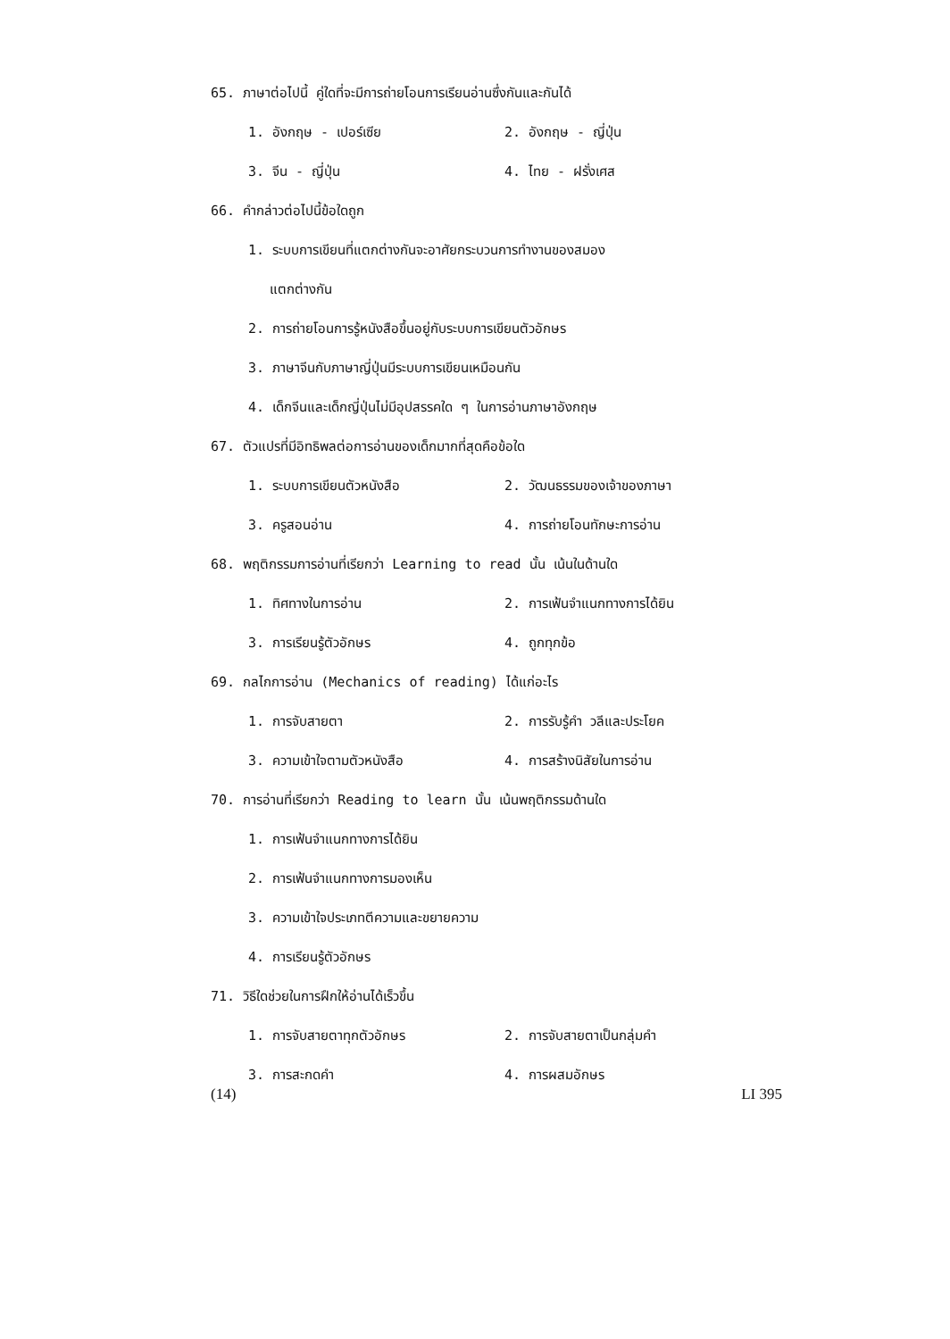65. ภาษาต่อไปนี้ คู่ใดที่จะมีการถ่ายโอนการเรียนอ่านซึ่งกันและกันได้
1. อังกฤษ - เปอร์เซีย 2. อังกฤษ - ญี่ปุ่น
3. จีน - ญี่ปุ่น 4. ไทย - ฝรั่งเศส
66. คำกล่าวต่อไปนี้ข้อใดถูก
1. ระบบการเขียนที่แตกต่างกันจะอาศัยกระบวนการทำงานของสมอง
แตกต่างกัน
2. การถ่ายโอนการรู้หนังสือขึ้นอยู่กับระบบการเขียนตัวอักษร
3. ภาษาจีนกับภาษาญี่ปุ่นมีระบบการเขียนเหมือนกัน
4. เด็กจีนและเด็กญี่ปุ่นไม่มีอุปสรรคใด ๆ ในการอ่านภาษาอังกฤษ
67. ตัวแปรที่มีอิทธิพลต่อการอ่านของเด็กมากที่สุดคือข้อใด
1. ระบบการเขียนตัวหนังสือ 2. วัฒนธรรมของเจ้าของภาษา
3. ครูสอนอ่าน 4. การถ่ายโอนทักษะการอ่าน
68. พฤติกรรมการอ่านที่เรียกว่า Learning to read นั้น เน้นในด้านใด
1. ทิศทางในการอ่าน 2. การเฟ้นจำแนกทางการได้ยิน
3. การเรียนรู้ตัวอักษร 4. ถูกทุกข้อ
69. กลไกการอ่าน (Mechanics of reading) ได้แก่อะไร
1. การจับสายตา 2. การรับรู้คำ วลีและประโยค
3. ความเข้าใจตามตัวหนังสือ 4. การสร้างนิสัยในการอ่าน
70. การอ่านที่เรียกว่า Reading to learn นั้น เน้นพฤติกรรมด้านใด
1. การเฟ้นจำแนกทางการได้ยิน
2. การเฟ้นจำแนกทางการมองเห็น
3. ความเข้าใจประเภทตีความและขยายความ
4. การเรียนรู้ตัวอักษร
71. วิธีใดช่วยในการฝึกให้อ่านได้เร็วขึ้น
1. การจับสายตาทุกตัวอักษร 2. การจับสายตาเป็นกลุ่มคำ
3. การสะกดคำ 4. การผสมอักษร
(14) LI 395